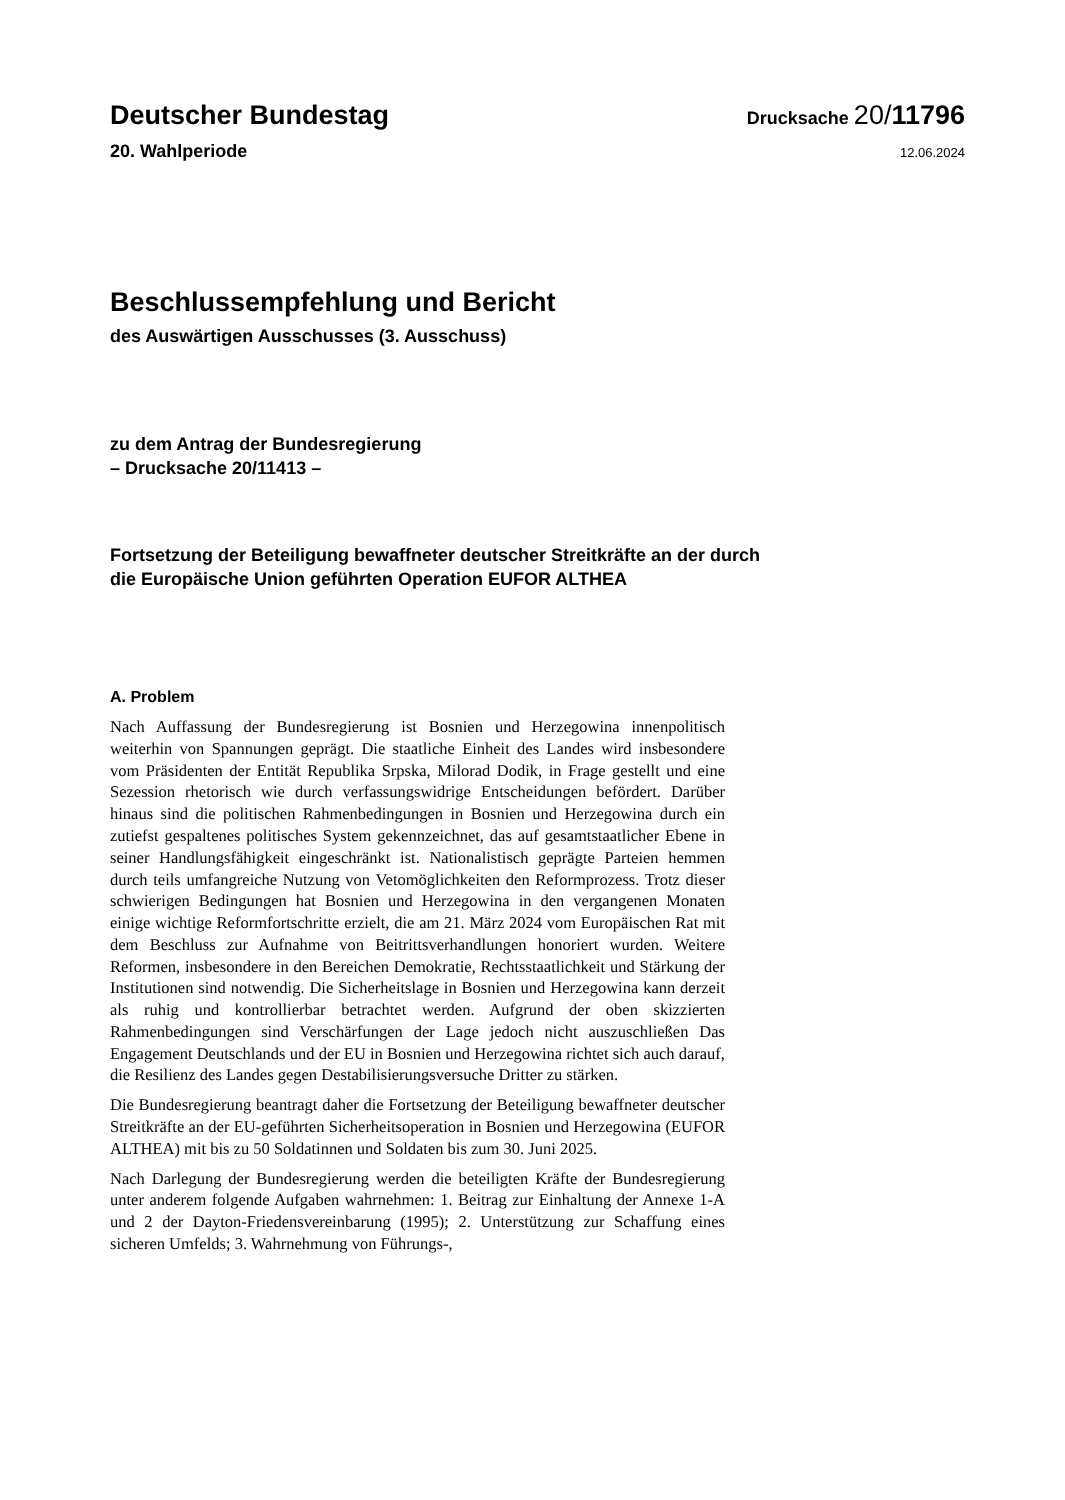Deutscher Bundestag
Drucksache 20/11796
20. Wahlperiode
12.06.2024
Beschlussempfehlung und Bericht
des Auswärtigen Ausschusses (3. Ausschuss)
zu dem Antrag der Bundesregierung
– Drucksache 20/11413 –
Fortsetzung der Beteiligung bewaffneter deutscher Streitkräfte an der durch
die Europäische Union geführten Operation EUFOR ALTHEA
A. Problem
Nach Auffassung der Bundesregierung ist Bosnien und Herzegowina innenpolitisch weiterhin von Spannungen geprägt. Die staatliche Einheit des Landes wird insbesondere vom Präsidenten der Entität Republika Srpska, Milorad Dodik, in Frage gestellt und eine Sezession rhetorisch wie durch verfassungswidrige Entscheidungen befördert. Darüber hinaus sind die politischen Rahmenbedingungen in Bosnien und Herzegowina durch ein zutiefst gespaltenes politisches System gekennzeichnet, das auf gesamtstaatlicher Ebene in seiner Handlungsfähigkeit eingeschränkt ist. Nationalistisch geprägte Parteien hemmen durch teils umfangreiche Nutzung von Vetomöglichkeiten den Reformprozess. Trotz dieser schwierigen Bedingungen hat Bosnien und Herzegowina in den vergangenen Monaten einige wichtige Reformfortschritte erzielt, die am 21. März 2024 vom Europäischen Rat mit dem Beschluss zur Aufnahme von Beitrittsverhandlungen honoriert wurden. Weitere Reformen, insbesondere in den Bereichen Demokratie, Rechtsstaatlichkeit und Stärkung der Institutionen sind notwendig. Die Sicherheitslage in Bosnien und Herzegowina kann derzeit als ruhig und kontrollierbar betrachtet werden. Aufgrund der oben skizzierten Rahmenbedingungen sind Verschärfungen der Lage jedoch nicht auszuschließen Das Engagement Deutschlands und der EU in Bosnien und Herzegowina richtet sich auch darauf, die Resilienz des Landes gegen Destabilisierungsversuche Dritter zu stärken.
Die Bundesregierung beantragt daher die Fortsetzung der Beteiligung bewaffneter deutscher Streitkräfte an der EU-geführten Sicherheitsoperation in Bosnien und Herzegowina (EUFOR ALTHEA) mit bis zu 50 Soldatinnen und Soldaten bis zum 30. Juni 2025.
Nach Darlegung der Bundesregierung werden die beteiligten Kräfte der Bundesregierung unter anderem folgende Aufgaben wahrnehmen: 1. Beitrag zur Einhaltung der Annexe 1-A und 2 der Dayton-Friedensvereinbarung (1995); 2. Unterstützung zur Schaffung eines sicheren Umfelds; 3. Wahrnehmung von Führungs-,